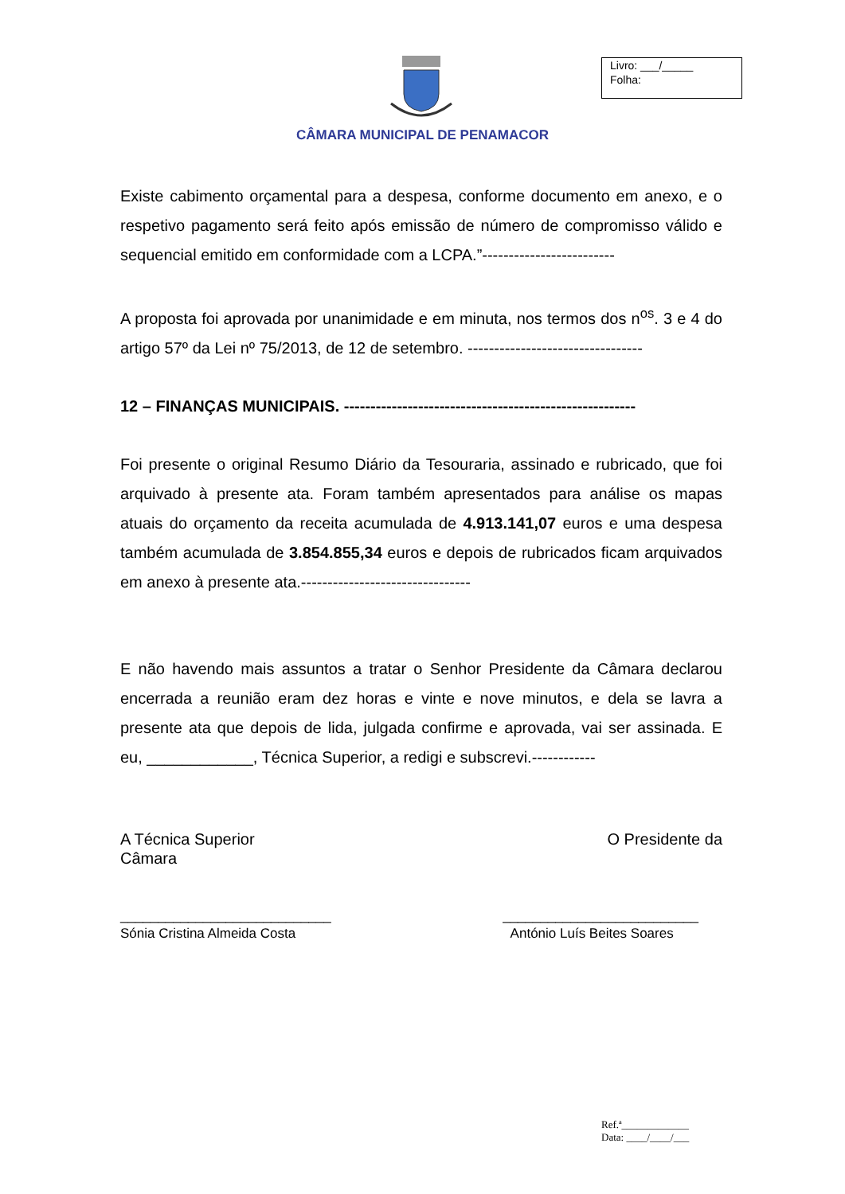Livro: ___/_____
Folha:
CÂMARA MUNICIPAL DE PENAMACOR
Existe cabimento orçamental para a despesa, conforme documento em anexo, e o respetivo pagamento será feito após emissão de número de compromisso válido e sequencial emitido em conformidade com a LCPA.”-------------------------
A proposta foi aprovada por unanimidade e em minuta, nos termos dos n<sup>os</sup>. 3 e 4 do artigo 57º da Lei nº 75/2013, de 12 de setembro. ---------------------------------
12 – FINANÇAS MUNICIPAIS. -------------------------------------------------------
Foi presente o original Resumo Diário da Tesouraria, assinado e rubricado, que foi arquivado à presente ata. Foram também apresentados para análise os mapas atuais do orçamento da receita acumulada de 4.913.141,07 euros e uma despesa também acumulada de 3.854.855,34 euros e depois de rubricados ficam arquivados em anexo à presente ata.--------------------------------
E não havendo mais assuntos a tratar o Senhor Presidente da Câmara declarou encerrada a reunião eram dez horas e vinte e nove minutos, e dela se lavra a presente ata que depois de lida, julgada confirme e aprovada, vai ser assinada. E eu, ____________, Técnica Superior, a redigi e subscrevi.------------
A Técnica Superior
Câmara O Presidente da
____________________________
Sónia Cristina Almeida Costa __________________________
António Luís Beites Soares
Ref.ª_____________
Data: ____/____/___